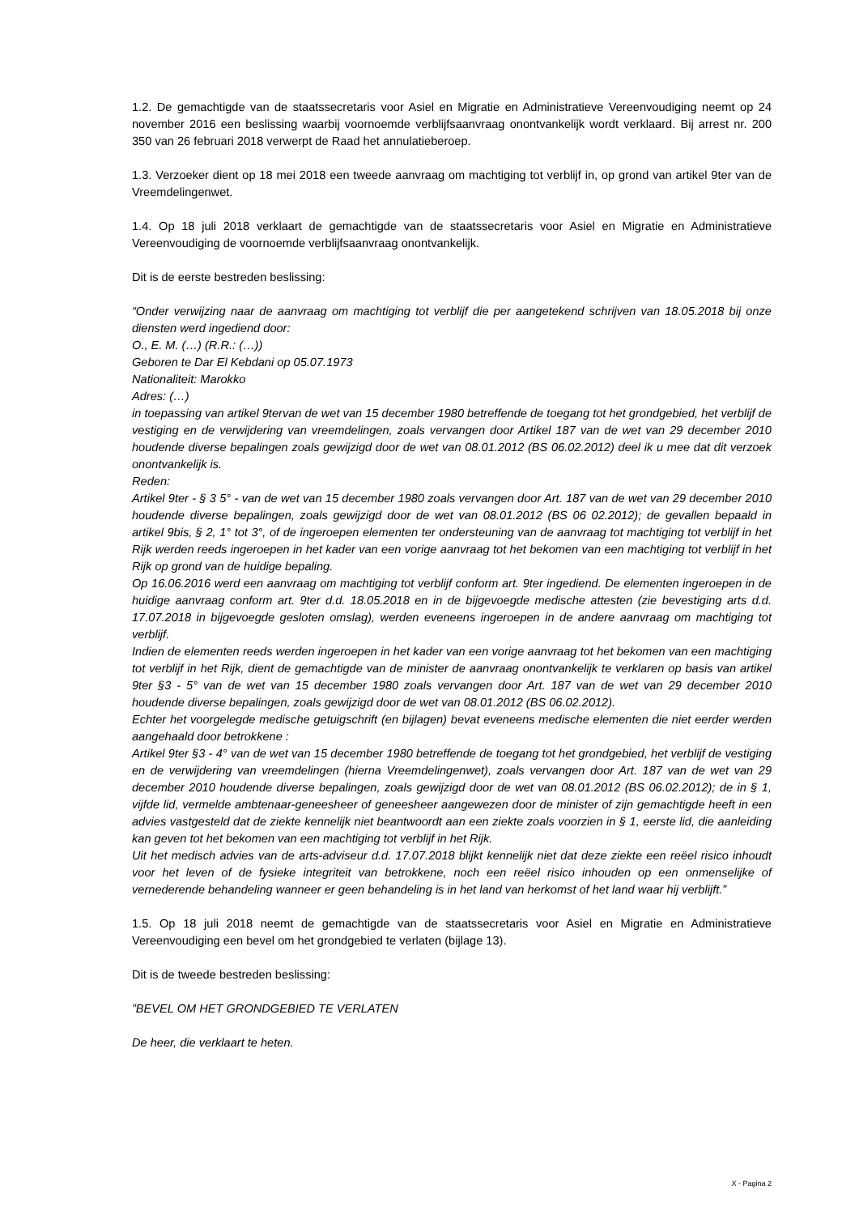1.2. De gemachtigde van de staatssecretaris voor Asiel en Migratie en Administratieve Vereenvoudiging neemt op 24 november 2016 een beslissing waarbij voornoemde verblijfsaanvraag onontvankelijk wordt verklaard. Bij arrest nr. 200 350 van 26 februari 2018 verwerpt de Raad het annulatieberoep.
1.3. Verzoeker dient op 18 mei 2018 een tweede aanvraag om machtiging tot verblijf in, op grond van artikel 9ter van de Vreemdelingenwet.
1.4. Op 18 juli 2018 verklaart de gemachtigde van de staatssecretaris voor Asiel en Migratie en Administratieve Vereenvoudiging de voornoemde verblijfsaanvraag onontvankelijk.
Dit is de eerste bestreden beslissing:
“Onder verwijzing naar de aanvraag om machtiging tot verblijf die per aangetekend schrijven van 18.05.2018 bij onze diensten werd ingediend door:
O., E. M. (…) (R.R.: (…))
Geboren te Dar El Kebdani op 05.07.1973
Nationaliteit: Marokko
Adres: (…)
in toepassing van artikel 9tervan de wet van 15 december 1980 betreffende de toegang tot het grondgebied, het verblijf de vestiging en de verwijdering van vreemdelingen, zoals vervangen door Artikel 187 van de wet van 29 december 2010 houdende diverse bepalingen zoals gewijzigd door de wet van 08.01.2012 (BS 06.02.2012) deel ik u mee dat dit verzoek onontvankelijk is.
Reden:
Artikel 9ter - § 3 5° - van de wet van 15 december 1980 zoals vervangen door Art. 187 van de wet van 29 december 2010 houdende diverse bepalingen, zoals gewijzigd door de wet van 08.01.2012 (BS 06 02.2012); de gevallen bepaald in artikel 9bis, § 2, 1° tot 3°, of de ingeroepen elementen ter ondersteuning van de aanvraag tot machtiging tot verblijf in het Rijk werden reeds ingeroepen in het kader van een vorige aanvraag tot het bekomen van een machtiging tot verblijf in het Rijk op grond van de huidige bepaling.
Op 16.06.2016 werd een aanvraag om machtiging tot verblijf conform art. 9ter ingediend. De elementen ingeroepen in de huidige aanvraag conform art. 9ter d.d. 18.05.2018 en in de bijgevoegde medische attesten (zie bevestiging arts d.d. 17.07.2018 in bijgevoegde gesloten omslag), werden eveneens ingeroepen in de andere aanvraag om machtiging tot verblijf.
Indien de elementen reeds werden ingeroepen in het kader van een vorige aanvraag tot het bekomen van een machtiging tot verblijf in het Rijk, dient de gemachtigde van de minister de aanvraag onontvankelijk te verklaren op basis van artikel 9ter §3 - 5° van de wet van 15 december 1980 zoals vervangen door Art. 187 van de wet van 29 december 2010 houdende diverse bepalingen, zoals gewijzigd door de wet van 08.01.2012 (BS 06.02.2012).
Echter het voorgelegde medische getuigschrift (en bijlagen) bevat eveneens medische elementen die niet eerder werden aangehaald door betrokkene :
Artikel 9ter §3 - 4° van de wet van 15 december 1980 betreffende de toegang tot het grondgebied, het verblijf de vestiging en de verwijdering van vreemdelingen (hierna Vreemdelingenwet), zoals vervangen door Art. 187 van de wet van 29 december 2010 houdende diverse bepalingen, zoals gewijzigd door de wet van 08.01.2012 (BS 06.02.2012); de in § 1, vijfde lid, vermelde ambtenaar-geneesheer of geneesheer aangewezen door de minister of zijn gemachtigde heeft in een advies vastgesteld dat de ziekte kennelijk niet beantwoordt aan een ziekte zoals voorzien in § 1, eerste lid, die aanleiding kan geven tot het bekomen van een machtiging tot verblijf in het Rijk.
Uit het medisch advies van de arts-adviseur d.d. 17.07.2018 blijkt kennelijk niet dat deze ziekte een reëel risico inhoudt voor het leven of de fysieke integriteit van betrokkene, noch een reëel risico inhouden op een onmenselijke of vernederende behandeling wanneer er geen behandeling is in het land van herkomst of het land waar hij verblijft.”
1.5. Op 18 juli 2018 neemt de gemachtigde van de staatssecretaris voor Asiel en Migratie en Administratieve Vereenvoudiging een bevel om het grondgebied te verlaten (bijlage 13).
Dit is de tweede bestreden beslissing:
”BEVEL OM HET GRONDGEBIED TE VERLATEN
De heer, die verklaart te heten.
X - Pagina 2